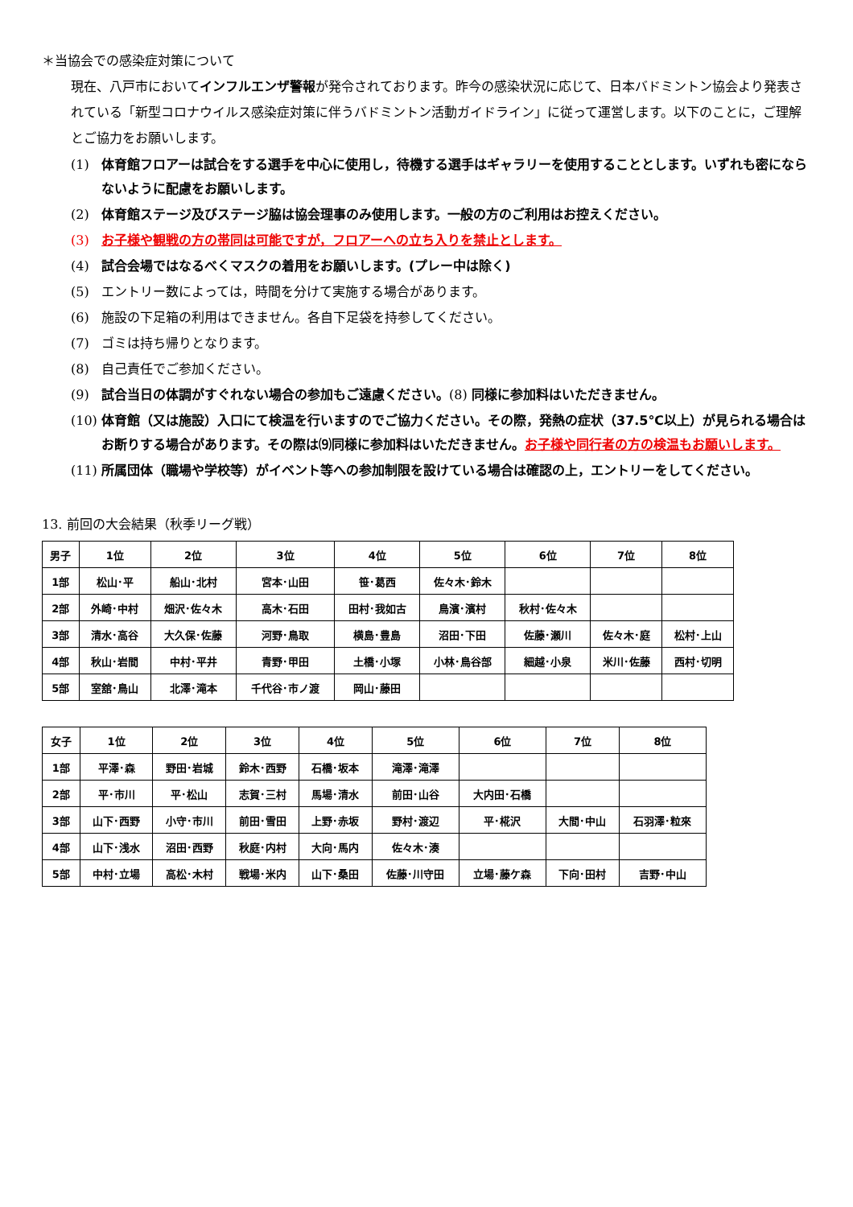＊当協会での感染症対策について
現在、八戸市においてインフルエンザ警報が発令されております。昨今の感染状況に応じて、日本バドミントン協会より発表されている「新型コロナウイルス感染症対策に伴うバドミントン活動ガイドライン」に従って運営します。以下のことに，ご理解とご協力をお願いします。
(1) 体育館フロアーは試合をする選手を中心に使用し，待機する選手はギャラリーを使用することとします。いずれも密にならないように配慮をお願いします。
(2) 体育館ステージ及びステージ脇は協会理事のみ使用します。一般の方のご利用はお控えください。
(3) お子様や観戦の方の帯同は可能ですが，フロアーへの立ち入りを禁止とします。
(4) 試合会場ではなるべくマスクの着用をお願いします。(プレー中は除く)
(5) エントリー数によっては，時間を分けて実施する場合があります。
(6) 施設の下足箱の利用はできません。各自下足袋を持参してください。
(7) ゴミは持ち帰りとなります。
(8) 自己責任でご参加ください。
(9) 試合当日の体調がすぐれない場合の参加もご遠慮ください。(8) 同様に参加料はいただきません。
(10) 体育館（又は施設）入口にて検温を行いますのでご協力ください。その際，発熱の症状（37.5℃以上）が見られる場合はお断りする場合があります。その際は⑼同様に参加料はいただきません。お子様や同行者の方の検温もお願いします。
(11) 所属団体（職場や学校等）がイベント等への参加制限を設けている場合は確認の上，エントリーをしてください。
13. 前回の大会結果（秋季リーグ戦）
| 男子 | 1位 | 2位 | 3位 | 4位 | 5位 | 6位 | 7位 | 8位 |
| --- | --- | --- | --- | --- | --- | --- | --- | --- |
| 1部 | 松山･平 | 船山･北村 | 宮本･山田 | 笹･葛西 | 佐々木･鈴木 | | | |
| 2部 | 外崎･中村 | 畑沢･佐々木 | 高木･石田 | 田村･我如古 | 鳥濱･濱村 | 秋村･佐々木 | | |
| 3部 | 清水･高谷 | 大久保･佐藤 | 河野･鳥取 | 横島･豊島 | 沼田･下田 | 佐藤･瀬川 | 佐々木･庭 | 松村･上山 |
| 4部 | 秋山･岩間 | 中村･平井 | 青野･甲田 | 土橋･小塚 | 小林･鳥谷部 | 細越･小泉 | 米川･佐藤 | 西村･切明 |
| 5部 | 室舘･鳥山 | 北澤･滝本 | 千代谷･市ノ渡 | 岡山･藤田 | | | | |
| 女子 | 1位 | 2位 | 3位 | 4位 | 5位 | 6位 | 7位 | 8位 |
| --- | --- | --- | --- | --- | --- | --- | --- | --- |
| 1部 | 平澤･森 | 野田･岩城 | 鈴木･西野 | 石橋･坂本 | 滝澤･滝澤 | | | |
| 2部 | 平･市川 | 平･松山 | 志賀･三村 | 馬場･清水 | 前田･山谷 | 大内田･石橋 | | |
| 3部 | 山下･西野 | 小守･市川 | 前田･雪田 | 上野･赤坂 | 野村･渡辺 | 平･椛沢 | 大間･中山 | 石羽澤･粒來 |
| 4部 | 山下･浅水 | 沼田･西野 | 秋庭･内村 | 大向･馬内 | 佐々木･湊 | | | |
| 5部 | 中村･立場 | 高松･木村 | 戦場･米内 | 山下･桑田 | 佐藤･川守田 | 立場･藤ケ森 | 下向･田村 | 吉野･中山 |